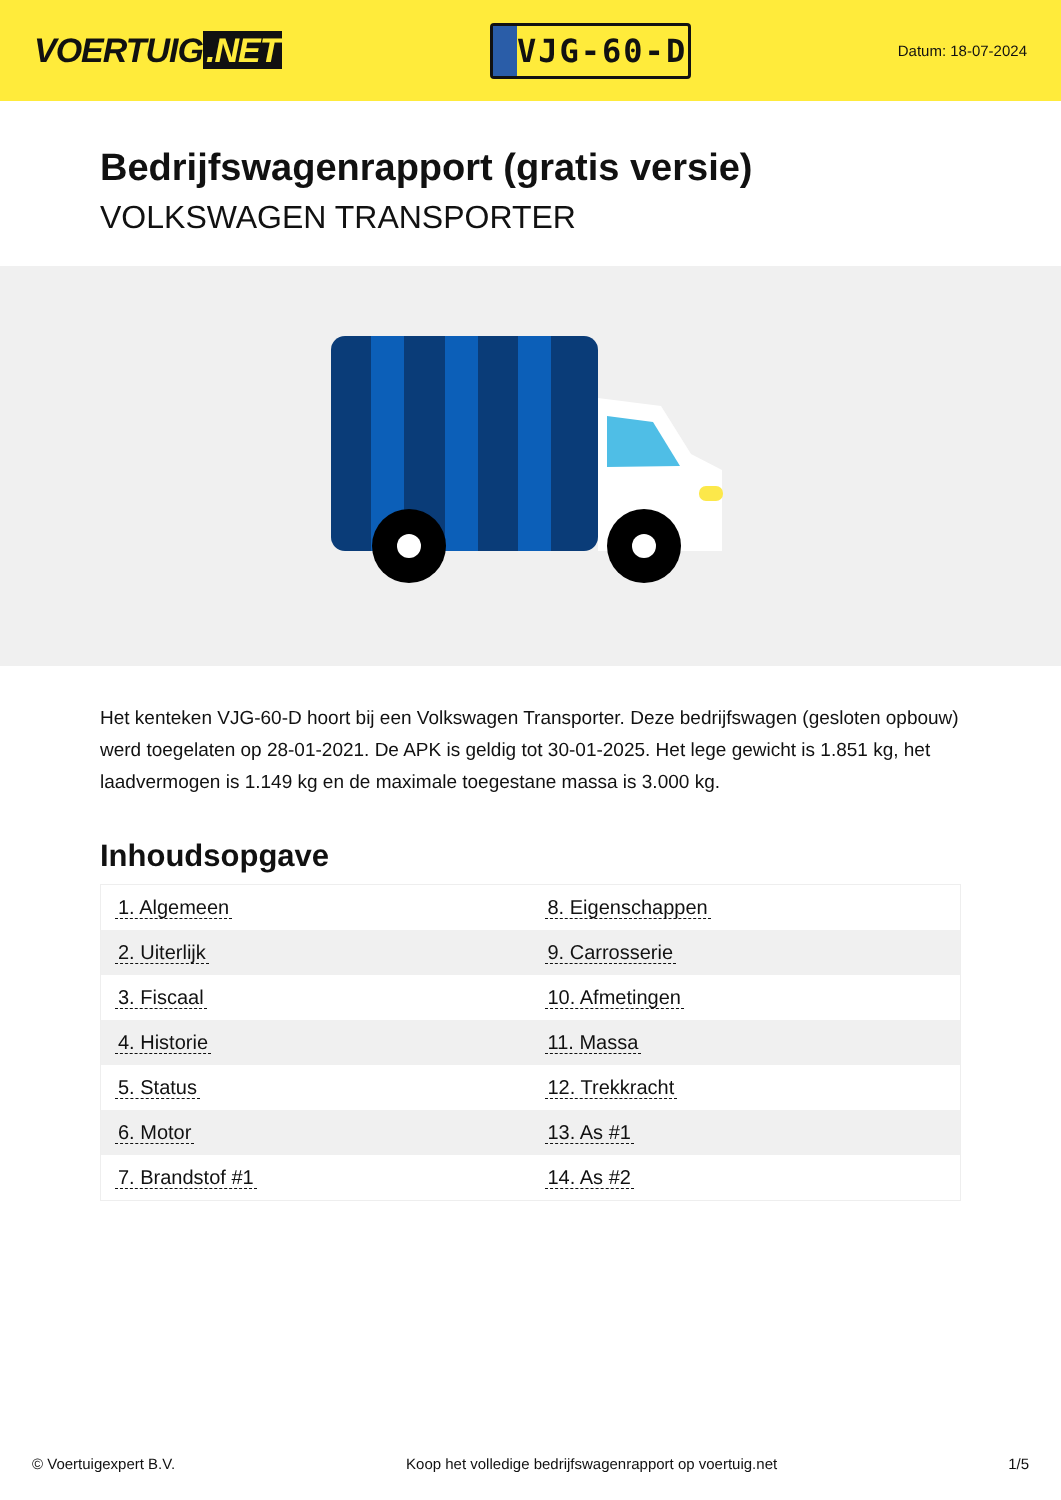VOERTUIG.NET
VJG-60-D
Datum: 18-07-2024
Bedrijfswagenrapport (gratis versie)
VOLKSWAGEN TRANSPORTER
Het kenteken VJG-60-D hoort bij een Volkswagen Transporter. Deze bedrijfswagen (gesloten opbouw) werd toegelaten op 28-01-2021. De APK is geldig tot 30-01-2025. Het lege gewicht is 1.851 kg, het laadvermogen is 1.149 kg en de maximale toegestane massa is 3.000 kg.
Inhoudsopgave
| 1. Algemeen | 8. Eigenschappen |
| 2. Uiterlijk | 9. Carrosserie |
| 3. Fiscaal | 10. Afmetingen |
| 4. Historie | 11. Massa |
| 5. Status | 12. Trekkracht |
| 6. Motor | 13. As #1 |
| 7. Brandstof #1 | 14. As #2 |
© Voertuigexpert B.V. Koop het volledige bedrijfswagenrapport op voertuig.net 1/5